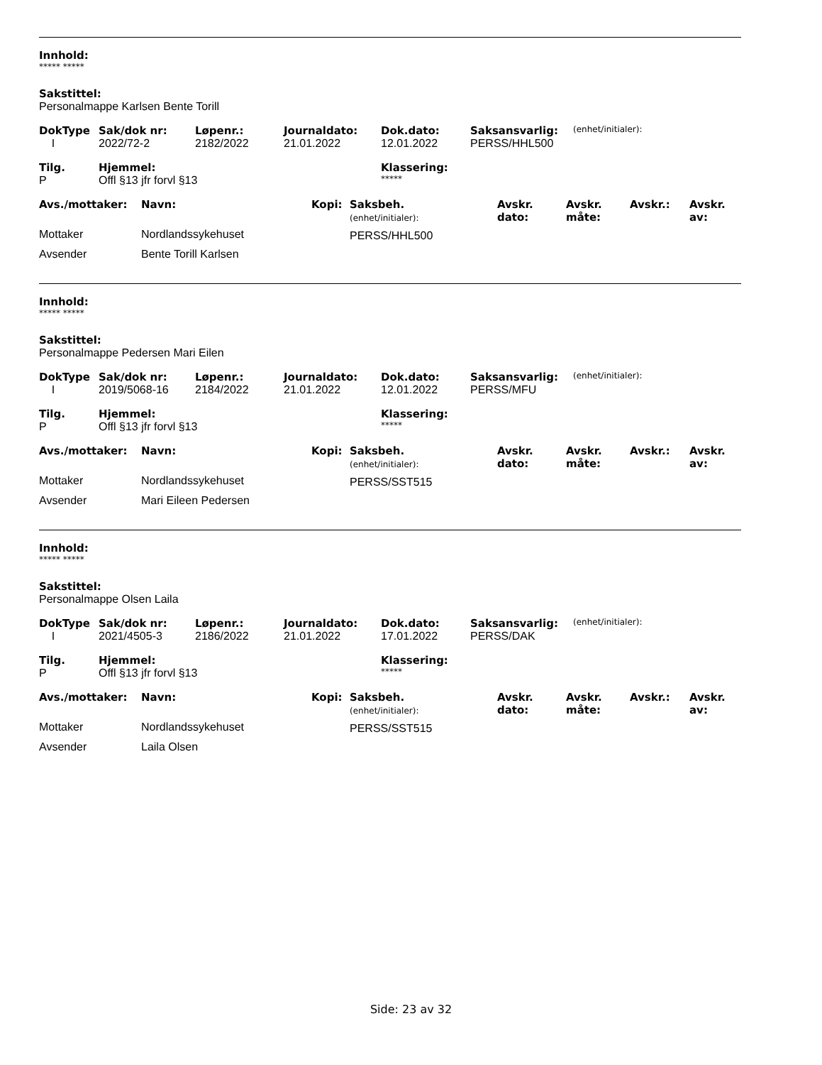Innhold:
***** *****
Sakstittel:
Personalmappe Karlsen Bente Torill
| DokType | Sak/dok nr: | Løpenr.: | Journaldato: | Dok.dato: | Saksansvarlig: | (enhet/initialer): |
| I | 2022/72-2 | 2182/2022 | 21.01.2022 | 12.01.2022 | PERSS/HHL500 | |
| Tilg. | Hjemmel: | Klassering: |
| --- | --- | --- |
| P | Offl §13 jfr forvl §13 | ***** |
| Avs./mottaker: | Navn: | Kopi: | Saksbeh. (enhet/initialer): | Avskr. dato: | Avskr. måte: | Avskr.: | Avskr. av: |
| --- | --- | --- | --- | --- | --- | --- | --- |
| Mottaker | Nordlandssykehuset | | PERSS/HHL500 | | | | |
| Avsender | Bente Torill Karlsen | | | | | | |
Innhold:
***** *****
Sakstittel:
Personalmappe Pedersen Mari Eilen
| DokType | Sak/dok nr: | Løpenr.: | Journaldato: | Dok.dato: | Saksansvarlig: | (enhet/initialer): |
| I | 2019/5068-16 | 2184/2022 | 21.01.2022 | 12.01.2022 | PERSS/MFU | |
| Tilg. | Hjemmel: | Klassering: |
| --- | --- | --- |
| P | Offl §13 jfr forvl §13 | ***** |
| Avs./mottaker: | Navn: | Kopi: | Saksbeh. (enhet/initialer): | Avskr. dato: | Avskr. måte: | Avskr.: | Avskr. av: |
| --- | --- | --- | --- | --- | --- | --- | --- |
| Mottaker | Nordlandssykehuset | | PERSS/SST515 | | | | |
| Avsender | Mari Eileen Pedersen | | | | | | |
Innhold:
***** *****
Sakstittel:
Personalmappe Olsen Laila
| DokType | Sak/dok nr: | Løpenr.: | Journaldato: | Dok.dato: | Saksansvarlig: | (enhet/initialer): |
| I | 2021/4505-3 | 2186/2022 | 21.01.2022 | 17.01.2022 | PERSS/DAK | |
| Tilg. | Hjemmel: | Klassering: |
| --- | --- | --- |
| P | Offl §13 jfr forvl §13 | ***** |
| Avs./mottaker: | Navn: | Kopi: | Saksbeh. (enhet/initialer): | Avskr. dato: | Avskr. måte: | Avskr.: | Avskr. av: |
| --- | --- | --- | --- | --- | --- | --- | --- |
| Mottaker | Nordlandssykehuset | | PERSS/SST515 | | | | |
| Avsender | Laila Olsen | | | | | | |
Side: 23 av 32